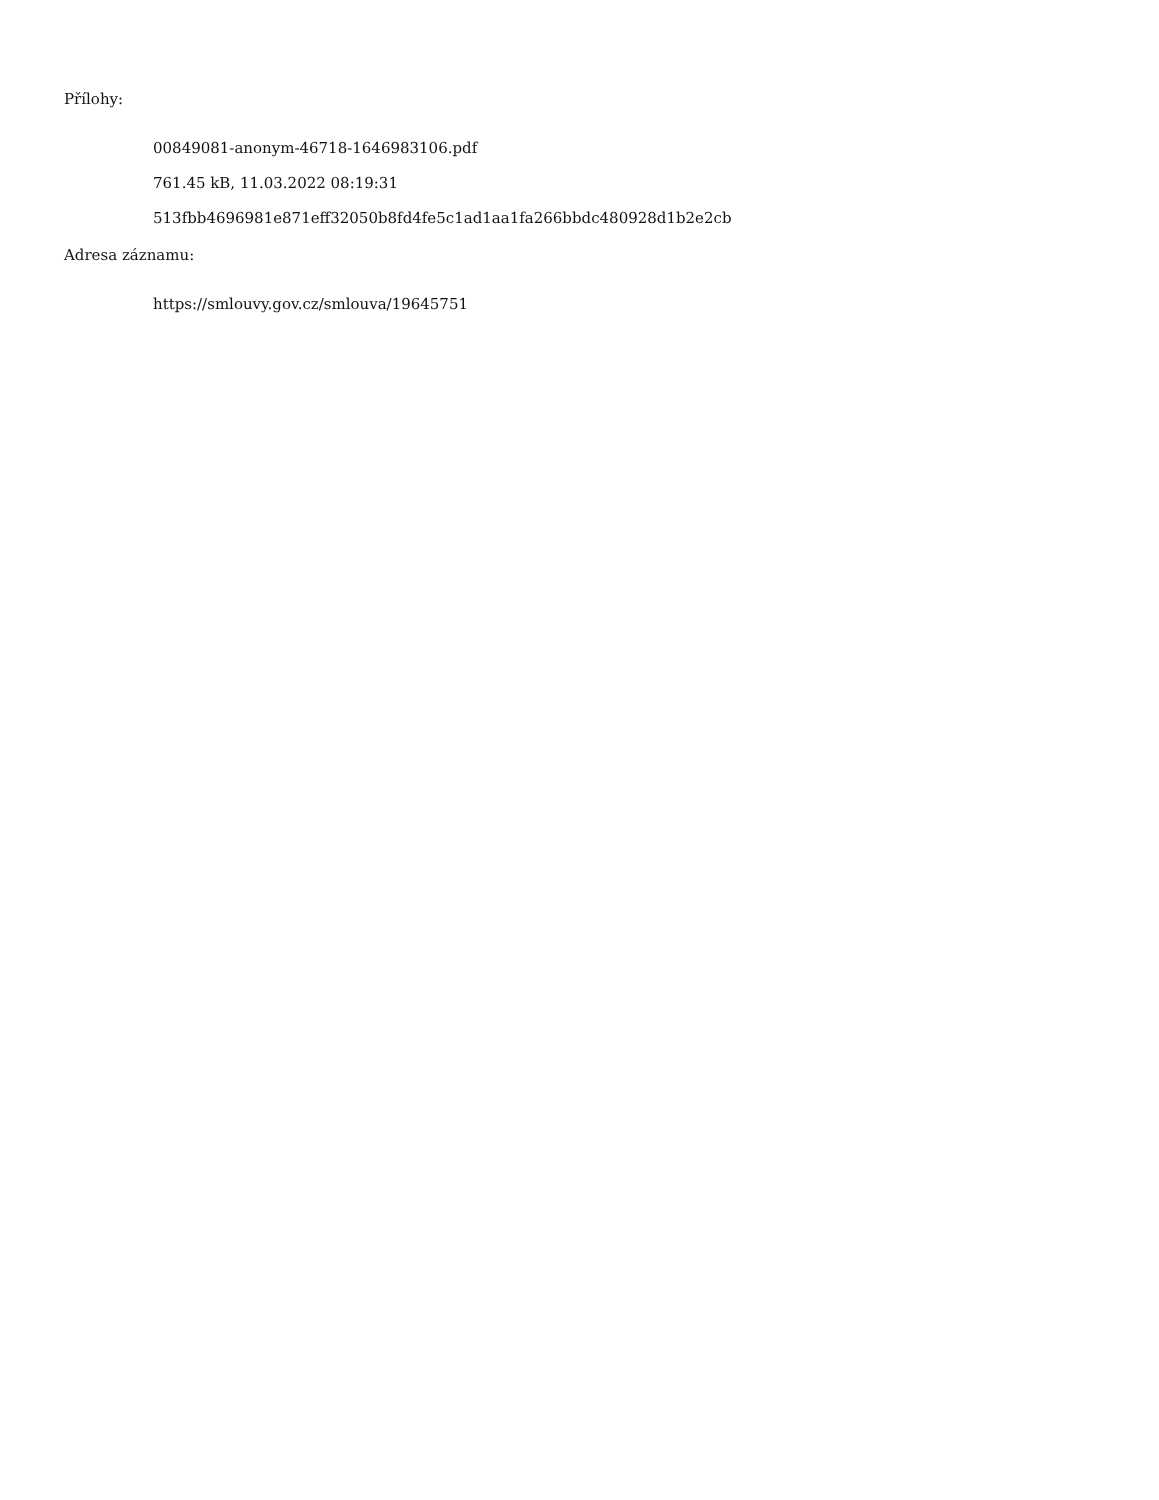Přílohy:
00849081-anonym-46718-1646983106.pdf
761.45 kB, 11.03.2022 08:19:31
513fbb4696981e871eff32050b8fd4fe5c1ad1aa1fa266bbdc480928d1b2e2cb
Adresa záznamu:
https://smlouvy.gov.cz/smlouva/19645751